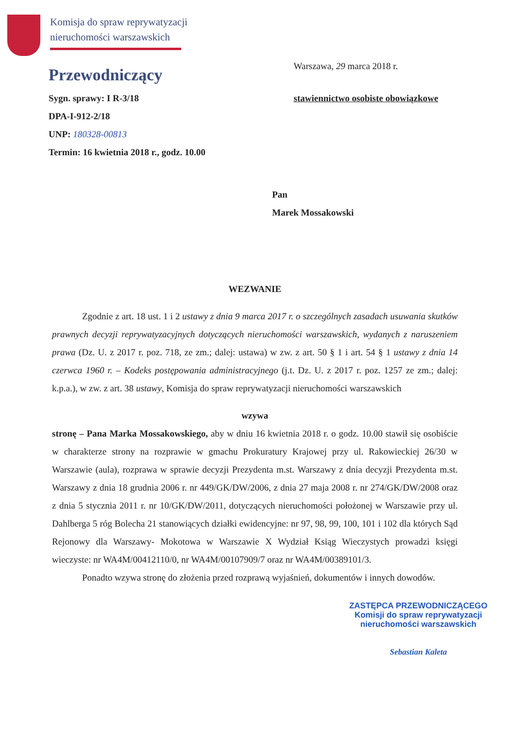Komisja do spraw reprywatyzacji
nieruchomości warszawskich
Przewodniczący
Sygn. sprawy: I R-3/18
DPA-I-912-2/18
UNP: 180328-00813
Termin: 16 kwietnia 2018 r., godz. 10.00
Warszawa, 29 marca 2018 r.
stawiennictwo osobiste obowiązkowe
Pan
Marek Mossakowski
WEZWANIE
Zgodnie z art. 18 ust. 1 i 2 ustawy z dnia 9 marca 2017 r. o szczególnych zasadach usuwania skutków prawnych decyzji reprywatyzacyjnych dotyczących nieruchomości warszawskich, wydanych z naruszeniem prawa (Dz. U. z 2017 r. poz. 718, ze zm.; dalej: ustawa) w zw. z art. 50 § 1 i art. 54 § 1 ustawy z dnia 14 czerwca 1960 r. – Kodeks postępowania administracyjnego (j.t. Dz. U. z 2017 r. poz. 1257 ze zm.; dalej: k.p.a.), w zw. z art. 38 ustawy, Komisja do spraw reprywatyzacji nieruchomości warszawskich
wzywa
stronę – Pana Marka Mossakowskiego, aby w dniu 16 kwietnia 2018 r. o godz. 10.00 stawił się osobiście w charakterze strony na rozprawie w gmachu Prokuratury Krajowej przy ul. Rakowieckiej 26/30 w Warszawie (aula), rozprawa w sprawie decyzji Prezydenta m.st. Warszawy z dnia decyzji Prezydenta m.st. Warszawy z dnia 18 grudnia 2006 r. nr 449/GK/DW/2006, z dnia 27 maja 2008 r. nr 274/GK/DW/2008 oraz z dnia 5 stycznia 2011 r. nr 10/GK/DW/2011, dotyczących nieruchomości położonej w Warszawie przy ul. Dahlberga 5 róg Bolecha 21 stanowiących działki ewidencyjne: nr 97, 98, 99, 100, 101 i 102 dla których Sąd Rejonowy dla Warszawy- Mokotowa w Warszawie X Wydział Ksiąg Wieczystych prowadzi księgi wieczyste: nr WA4M/00412110/0, nr WA4M/00107909/7 oraz nr WA4M/00389101/3.
Ponadto wzywa stronę do złożenia przed rozprawą wyjaśnień, dokumentów i innych dowodów.
ZASTĘPCA PRZEWODNICZĄCEGO
Komisji do spraw reprywatyzacji
nieruchomości warszawskich
Sebastian Kaleta